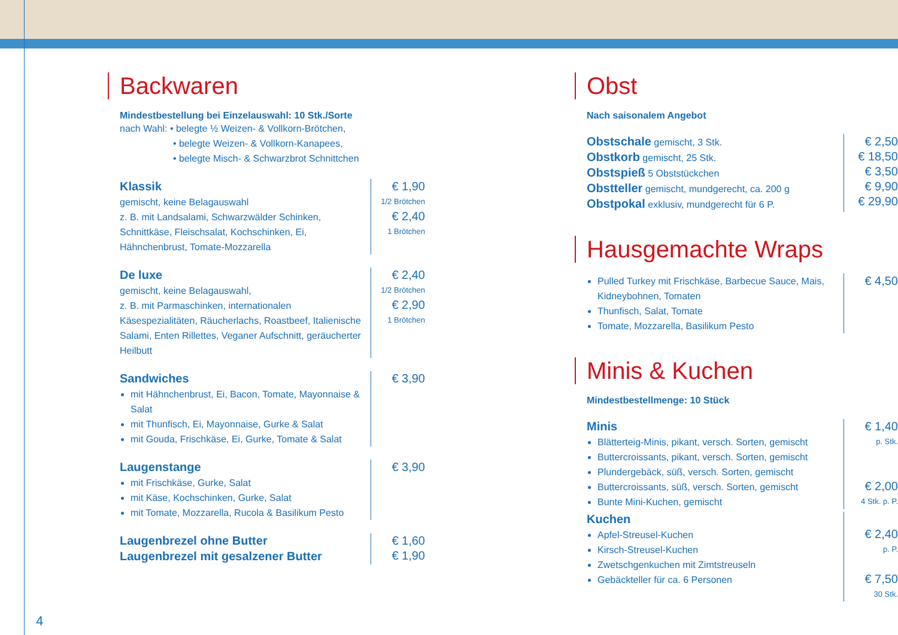Backwaren
Mindestbestellung bei Einzelauswahl: 10 Stk./Sorte
nach Wahl: • belegte ½ Weizen- & Vollkorn-Brötchen,
• belegte Weizen- & Vollkorn-Kanapees,
• belegte Misch- & Schwarzbrot Schnittchen
Klassik
gemischt, keine Belagauswahl
z. B. mit Landsalami, Schwarzwälder Schinken, Schnittkäse, Fleischsalat, Kochschinken, Ei, Hähnchenbrust, Tomate-Mozzarella
€ 1,90
1/2 Brötchen
€ 2,40
1 Brötchen
De luxe
gemischt, keine Belagauswahl,
z. B. mit Parmaschinken, internationalen Käsespezialitäten, Räucherlachs, Roastbeef, Italienische Salami, Enten Rillettes, Veganer Aufschnitt, geräucherter Heilbutt
€ 2,40
1/2 Brötchen
€ 2,90
1 Brötchen
Sandwiches
mit Hähnchenbrust, Ei, Bacon, Tomate, Mayonnaise & Salat
mit Thunfisch, Ei, Mayonnaise, Gurke & Salat
mit Gouda, Frischkäse, Ei, Gurke, Tomate & Salat
€ 3,90
Laugenstange
mit Frischkäse, Gurke, Salat
mit Käse, Kochschinken, Gurke, Salat
mit Tomate, Mozzarella, Rucola & Basilikum Pesto
€ 3,90
Laugenbrezel ohne Butter
Laugenbrezel mit gesalzener Butter
€ 1,60
€ 1,90
Obst
Nach saisonalem Angebot
Obstschale gemischt, 3 Stk.
Obstkorb gemischt, 25 Stk.
Obstspieß 5 Obststückchen
Obstteller gemischt, mundgerecht, ca. 200 g
Obstpokal exklusiv, mundgerecht für 6 P.
€ 2,50
€ 18,50
€ 3,50
€ 9,90
€ 29,90
Hausgemachte Wraps
Pulled Turkey mit Frischkäse, Barbecue Sauce, Mais, Kidneybohnen, Tomaten
Thunfisch, Salat, Tomate
Tomate, Mozzarella, Basilikum Pesto
€ 4,50
Minis & Kuchen
Mindestbestellmenge: 10 Stück
Minis
Blätterteig-Minis, pikant, versch. Sorten, gemischt
Buttercroissants, pikant, versch. Sorten, gemischt
Plundergebäck, süß, versch. Sorten, gemischt
Buttercroissants, süß, versch. Sorten, gemischt
Bunte Mini-Kuchen, gemischt
€ 1,40
p. Stk.
€ 2,00
4 Stk. p. P.
Kuchen
Apfel-Streusel-Kuchen
Kirsch-Streusel-Kuchen
Zwetschgenkuchen mit Zimtstreuseln
Gebäckteller für ca. 6 Personen
€ 2,40
p. P.
€ 7,50
30 Stk.
4